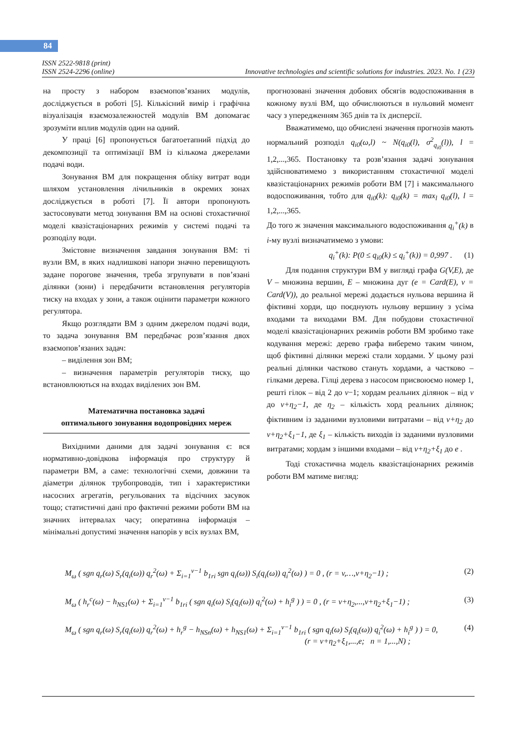84
ISSN 2522-9818 (print)
ISSN 2524-2296 (online) Innovative technologies and scientific solutions for industries. 2023. No. 1 (23)
на просту з набором взаємопов’язаних модулів, досліджується в роботі [5]. Кількісний вимір і графічна візуалізація взаємозалежностей модулів ВМ допомагає зрозуміти вплив модулів один на одний.
У праці [6] пропонується багатоетапний підхід до декомпозиції та оптимізації ВМ із кількома джерелами подачі води.
Зонування ВМ для покращення обліку витрат води шляхом установлення лічильників в окремих зонах досліджується в роботі [7]. Її автори пропонують застосовувати метод зонування ВМ на основі стохастичної моделі квазістаціонарних режимів у системі подачі та розподілу води.
Змістовне визначення завдання зонування ВМ: ті вузли ВМ, в яких надлишкові напори значно перевищують задане порогове значення, треба згрупувати в пов’язані ділянки (зони) і передбачити встановлення регуляторів тиску на входах у зони, а також оцінити параметри кожного регулятора.
Якщо розглядати ВМ з одним джерелом подачі води, то задача зонування ВМ передбачає розв’язання двох взаємопов’язаних задач:
– виділення зон ВМ;
– визначення параметрів регуляторів тиску, що встановлюються на входах виділених зон ВМ.
Математична постановка задачі
оптимального зонування водопровідних мереж
Вихідними даними для задачі зонування є: вся нормативно-довідкова інформація про структуру й параметри ВМ, а саме: технологічні схеми, довжини та діаметри ділянок трубопроводів, тип і характеристики насосних агрегатів, регульованих та відсічних засувок тощо; статистичні дані про фактичні режими роботи ВМ на значних інтервалах часу; оперативна інформація – мінімальні допустимі значення напорів у всіх вузлах ВМ,
прогнозовані значення добових обсягів водоспоживання в кожному вузлі ВМ, що обчислюються в нульовий момент часу з упередженням 365 днів та їх дисперсії.
Вважатимемо, що обчислені значення прогнозів мають нормальний розподіл q<sub>i0</sub>(ω,l) ~ N(q<sub>i0</sub>(l), σ<sup>2</sup><sub>q<sub>i0</sub></sub>(l)), l = 1,2,...,365. Постановку та розв’язання задачі зонування здійснюватимемо з використанням стохастичної моделі квазістаціонарних режимів роботи ВМ [7] і максимального водоспоживання, тобто для q<sub>i0</sub>(k): q<sub>i0</sub>(k) = max<sub>l</sub> q<sub>i0</sub>(l), l = 1,2,...,365.
До того ж значення максимального водоспоживання q<sub>i</sub><sup>+</sup>(k) в i-му вузлі визначатимемо з умови:
q<sub>i</sub><sup>+</sup>(k): P(0 ≤ q<sub>i0</sub>(k) ≤ q<sub>i</sub><sup>+</sup>(k)) = 0,997 . (1)
Для подання структури ВМ у вигляді графа G(V,E), де V – множина вершин, E – множина дуг (e = Card(E), v = Card(V)), до реальної мережі додається нульова вершина й фіктивні хорди, що поєднують нульову вершину з усіма входами та виходами ВМ. Для побудови стохастичної моделі квазістаціонарних режимів роботи ВМ зробимо таке кодування мережі: дерево графа виберемо таким чином, щоб фіктивні ділянки мережі стали хордами. У цьому разі реальні ділянки частково стануть хордами, а частково – гілками дерева. Гілці дерева з насосом присвоюємо номер 1, решті гілок – від 2 до v−1; хордам реальних ділянок – від v до v+η<sub>2</sub>−1, де η<sub>2</sub> – кількість хорд реальних ділянок; фіктивним із заданими вузловими витратами – від v+η<sub>2</sub> до v+η<sub>2</sub>+ξ<sub>1</sub>−1, де ξ<sub>1</sub> – кількість виходів із заданими вузловими витратами; хордам з іншими входами – від v+η<sub>2</sub>+ξ<sub>1</sub> до e .
Тоді стохастична модель квазістаціонарних режимів роботи ВМ матиме вигляд:
M<sub>ω</sub> ( sgn q<sub>r</sub>(ω) S<sub>r</sub>(q<sub>i</sub>(ω)) q<sub>r</sub><sup>2</sup>(ω) + Σ<sub>i=1</sub><sup>v−1</sup> b<sub>1ri</sub> sgn q<sub>i</sub>(ω)) S<sub>i</sub>(q<sub>i</sub>(ω)) q<sub>i</sub><sup>2</sup>(ω) ) = 0 , (r = v,…,v+η<sub>2</sub>−1) ; (2)
M<sub>ω</sub> ( h<sub>r</sub><sup>c</sup>(ω) − h<sub>NS1</sub>(ω) + Σ<sub>i=1</sub><sup>v−1</sup> b<sub>1ri</sub> ( sgn q<sub>i</sub>(ω) S<sub>i</sub>(q<sub>i</sub>(ω)) q<sub>i</sub><sup>2</sup>(ω) + h<sub>i</sub><sup>g</sup> ) ) = 0 , (r = v+η<sub>2</sub>,...,v+η<sub>2</sub>+ξ<sub>1</sub>−1) ; (3)
M<sub>ω</sub> ( sgn q<sub>r</sub>(ω) S<sub>r</sub>(q<sub>i</sub>(ω)) q<sub>r</sub><sup>2</sup>(ω) + h<sub>r</sub><sup>g</sup> − h<sub>NSn</sub>(ω) + h<sub>NS1</sub>(ω) + Σ<sub>i=1</sub><sup>v−1</sup> b<sub>1ri</sub> ( sgn q<sub>i</sub>(ω) S<sub>i</sub>(q<sub>i</sub>(ω)) q<sub>i</sub><sup>2</sup>(ω) + h<sub>i</sub><sup>g</sup> ) ) = 0,
(r = v+η<sub>2</sub>+ξ<sub>1</sub>,...,e; n = 1,...,N) ; (4)